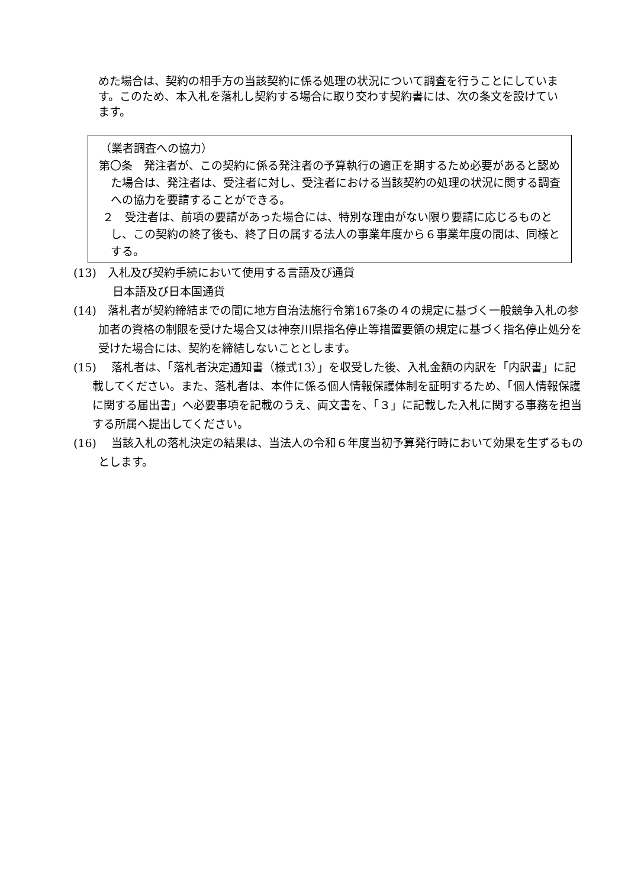めた場合は、契約の相手方の当該契約に係る処理の状況について調査を行うことにしています。このため、本入札を落札し契約する場合に取り交わす契約書には、次の条文を設けています。
（業者調査への協力）
第〇条　発注者が、この契約に係る発注者の予算執行の適正を期するため必要があると認めた場合は、発注者は、受注者に対し、受注者における当該契約の処理の状況に関する調査への協力を要請することができる。
２　受注者は、前項の要請があった場合には、特別な理由がない限り要請に応じるものとし、この契約の終了後も、終了日の属する法人の事業年度から６事業年度の間は、同様とする。
(13)　入札及び契約手続において使用する言語及び通貨
日本語及び日本国通貨
(14)　落札者が契約締結までの間に地方自治法施行令第167条の４の規定に基づく一般競争入札の参加者の資格の制限を受けた場合又は神奈川県指名停止等措置要領の規定に基づく指名停止処分を受けた場合には、契約を締結しないこととします。
(15)　 落札者は、「落札者決定通知書（様式13）」を収受した後、入札金額の内訳を「内訳書」に記載してください。また、落札者は、本件に係る個人情報保護体制を証明するため、「個人情報保護に関する届出書」へ必要事項を記載のうえ、両文書を、「３」に記載した入札に関する事務を担当する所属へ提出してください。
(16)　 当該入札の落札決定の結果は、当法人の令和６年度当初予算発行時において効果を生ずるものとします。